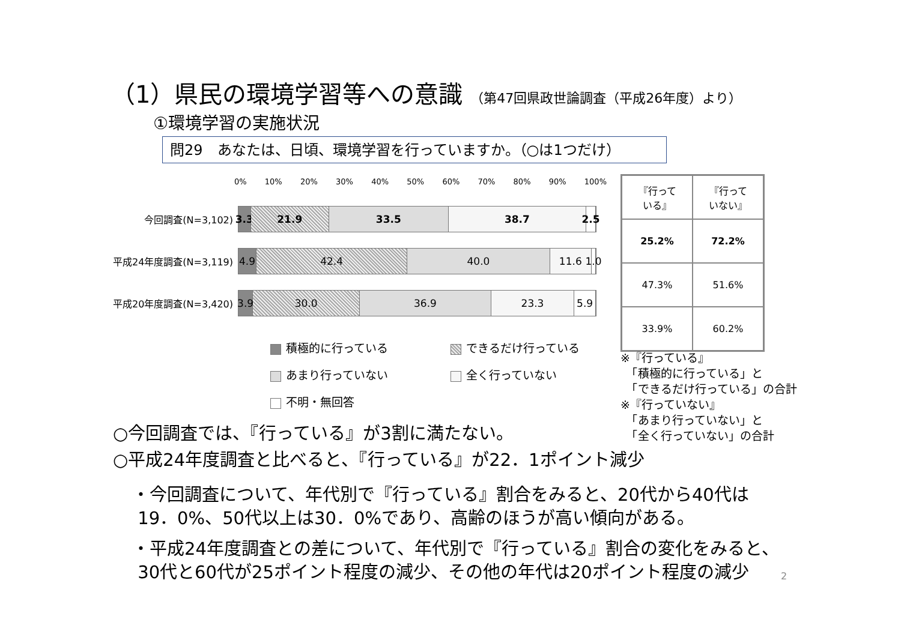（1）県民の環境学習等への意識 （第47回県政世論調査（平成26年度）より）
①環境学習の実施状況
問29　あなたは、日頃、環境学習を行っていますか。（○は1つだけ）
0% 10% 20% 30% 40% 50% 60% 70% 80% 90% 100%
今回調査(N=3,102)
3.3 21.9 33.5 38.7 2.5
平成24年度調査(N=3,119)
4.9 42.4 40.0 11.6 1.0
平成20年度調査(N=3,420)
3.9 30.0 36.9 23.3 5.9
積極的に行っている
できるだけ行っている
あまり行っていない
全く行っていない
不明・無回答
| 『行って いる』 | 『行って いない』 |
| 25.2% | 72.2% |
| 47.3% | 51.6% |
| 33.9% | 60.2% |
※『行っている』
　「積極的に行っている」と
　「できるだけ行っている」の合計
※『行っていない』
　「あまり行っていない」と
　「全く行っていない」の合計
○今回調査では、『行っている』が3割に満たない。
○平成24年度調査と比べると、『行っている』が22．1ポイント減少
・今回調査について、年代別で『行っている』割合をみると、20代から40代は
19．0%、50代以上は30．0%であり、高齢のほうが高い傾向がある。
・平成24年度調査との差について、年代別で『行っている』割合の変化をみると、
30代と60代が25ポイント程度の減少、その他の年代は20ポイント程度の減少
2